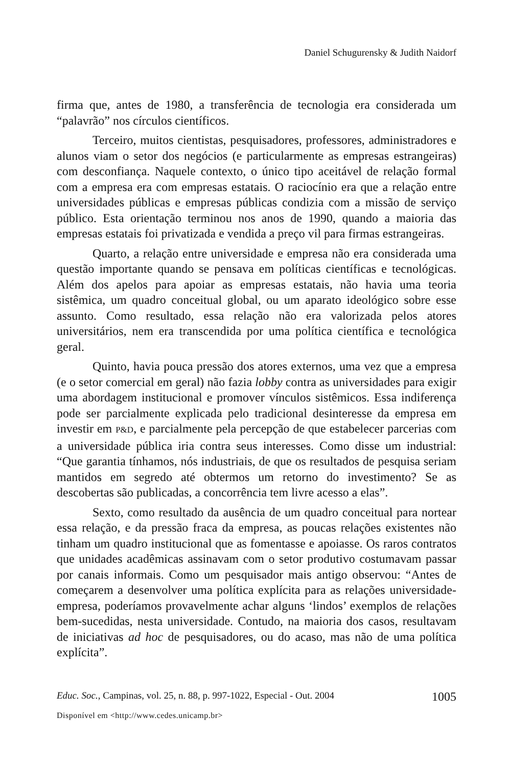Daniel Schugurensky & Judith Naidorf
firma que, antes de 1980, a transferência de tecnologia era considerada um “palavrão” nos círculos científicos.
Terceiro, muitos cientistas, pesquisadores, professores, administradores e alunos viam o setor dos negócios (e particularmente as empresas estrangeiras) com desconfiança. Naquele contexto, o único tipo aceitável de relação formal com a empresa era com empresas estatais. O raciocínio era que a relação entre universidades públicas e empresas públicas condizia com a missão de serviço público. Esta orientação terminou nos anos de 1990, quando a maioria das empresas estatais foi privatizada e vendida a preço vil para firmas estrangeiras.
Quarto, a relação entre universidade e empresa não era considerada uma questão importante quando se pensava em políticas científicas e tecnológicas. Além dos apelos para apoiar as empresas estatais, não havia uma teoria sistêmica, um quadro conceitual global, ou um aparato ideológico sobre esse assunto. Como resultado, essa relação não era valorizada pelos atores universitários, nem era transcendida por uma política científica e tecnológica geral.
Quinto, havia pouca pressão dos atores externos, uma vez que a empresa (e o setor comercial em geral) não fazia lobby contra as universidades para exigir uma abordagem institucional e promover vínculos sistêmicos. Essa indiferença pode ser parcialmente explicada pelo tradicional desinteresse da empresa em investir em P&D, e parcialmente pela percepção de que estabelecer parcerias com a universidade pública iria contra seus interesses. Como disse um industrial: “Que garantia tínhamos, nós industriais, de que os resultados de pesquisa seriam mantidos em segredo até obtermos um retorno do investimento? Se as descobertas são publicadas, a concorrência tem livre acesso a elas”.
Sexto, como resultado da ausência de um quadro conceitual para nortear essa relação, e da pressão fraca da empresa, as poucas relações existentes não tinham um quadro institucional que as fomentasse e apoiasse. Os raros contratos que unidades acadêmicas assinavam com o setor produtivo costumavam passar por canais informais. Como um pesquisador mais antigo observou: “Antes de começarem a desenvolver uma política explícita para as relações universidade-empresa, poderíamos provavelmente achar alguns ‘lindos’ exemplos de relações bem-sucedidas, nesta universidade. Contudo, na maioria dos casos, resultavam de iniciativas ad hoc de pesquisadores, ou do acaso, mas não de uma política explícita”.
Educ. Soc., Campinas, vol. 25, n. 88, p. 997-1022, Especial - Out. 2004 1005
Disponível em <http://www.cedes.unicamp.br>